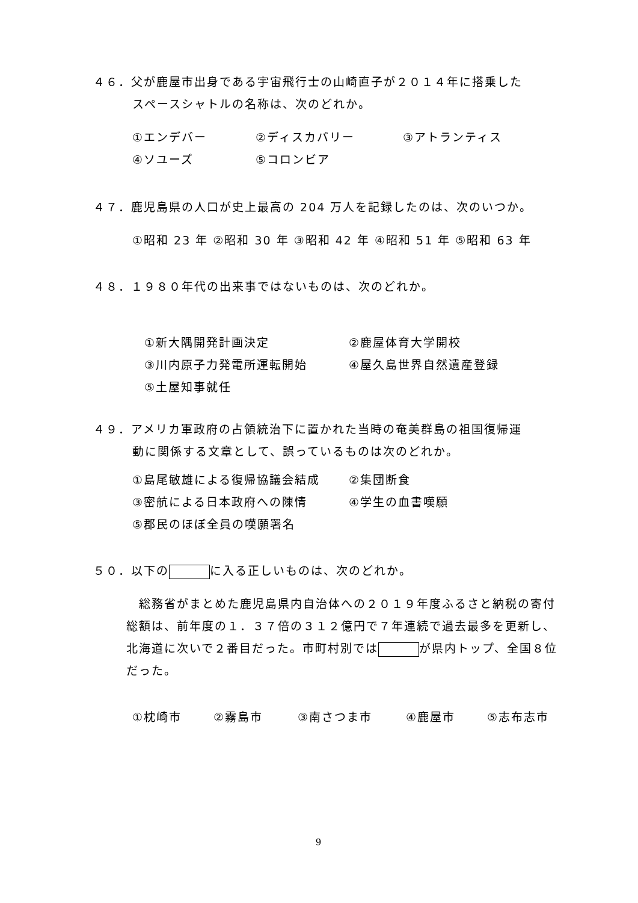４６．父が鹿屋市出身である宇宙飛行士の山崎直子が２０１４年に搭乗した
スペースシャトルの名称は、次のどれか。
①エンデバー ②ディスカバリー ③アトランティス
④ソユーズ ⑤コロンビア
４７．鹿児島県の人口が史上最高の 204 万人を記録したのは、次のいつか。
①昭和 23 年 ②昭和 30 年 ③昭和 42 年 ④昭和 51 年 ⑤昭和 63 年
４８．１９８０年代の出来事ではないものは、次のどれか。
①新大隅開発計画決定 ②鹿屋体育大学開校
③川内原子力発電所運転開始 ④屋久島世界自然遺産登録
⑤土屋知事就任
４９．アメリカ軍政府の占領統治下に置かれた当時の奄美群島の祖国復帰運
動に関係する文章として、誤っているものは次のどれか。
①島尾敏雄による復帰協議会結成 ②集団断食
③密航による日本政府への陳情 ④学生の血書嘆願
⑤郡民のほぼ全員の嘆願署名
５０．以下の に入る正しいものは、次のどれか。
　総務省がまとめた鹿児島県内自治体への２０１９年度ふるさと納税の寄付総額は、前年度の１．３７倍の３１２億円で７年連続で過去最多を更新し、北海道に次いで２番目だった。市町村別では が県内トップ、全国８位だった。
①枕崎市 ②霧島市 ③南さつま市 ④鹿屋市 ⑤志布志市
9